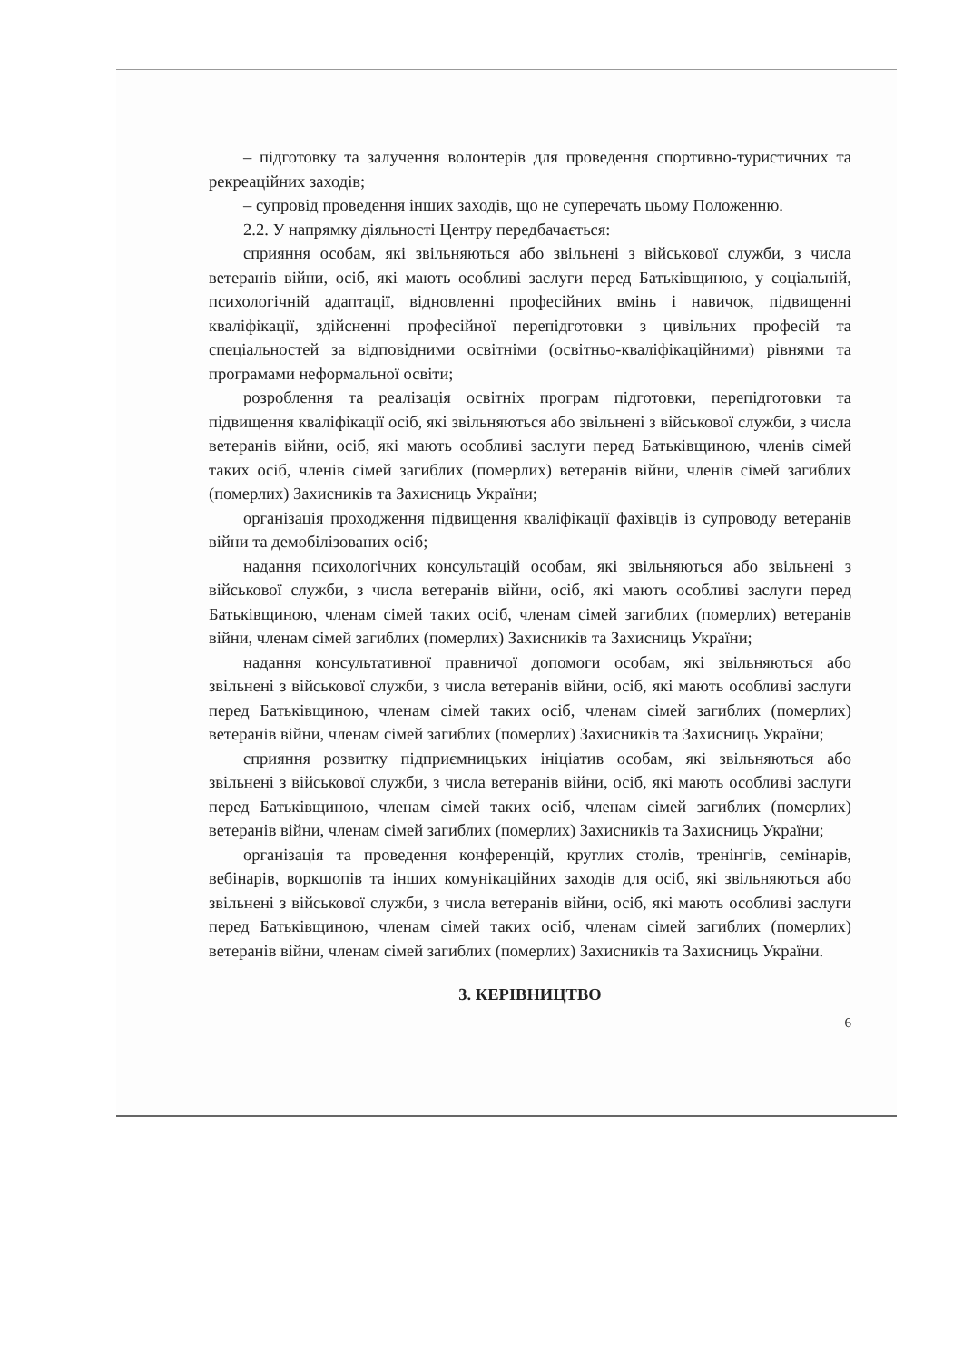– підготовку та залучення волонтерів для проведення спортивно-туристичних та рекреаційних заходів;
– супровід проведення інших заходів, що не суперечать цьому Положенню.
2.2. У напрямку діяльності Центру передбачається:
сприяння особам, які звільняються або звільнені з військової служби, з числа ветеранів війни, осіб, які мають особливі заслуги перед Батьківщиною, у соціальній, психологічній адаптації, відновленні професійних вмінь і навичок, підвищенні кваліфікації, здійсненні професійної перепідготовки з цивільних професій та спеціальностей за відповідними освітніми (освітньо-кваліфікаційними) рівнями та програмами неформальної освіти;
розроблення та реалізація освітніх програм підготовки, перепідготовки та підвищення кваліфікації осіб, які звільняються або звільнені з військової служби, з числа ветеранів війни, осіб, які мають особливі заслуги перед Батьківщиною, членів сімей таких осіб, членів сімей загиблих (померлих) ветеранів війни, членів сімей загиблих (померлих) Захисників та Захисниць України;
організація проходження підвищення кваліфікації фахівців із супроводу ветеранів війни та демобілізованих осіб;
надання психологічних консультацій особам, які звільняються або звільнені з військової служби, з числа ветеранів війни, осіб, які мають особливі заслуги перед Батьківщиною, членам сімей таких осіб, членам сімей загиблих (померлих) ветеранів війни, членам сімей загиблих (померлих) Захисників та Захисниць України;
надання консультативної правничої допомоги особам, які звільняються або звільнені з військової служби, з числа ветеранів війни, осіб, які мають особливі заслуги перед Батьківщиною, членам сімей таких осіб, членам сімей загиблих (померлих) ветеранів війни, членам сімей загиблих (померлих) Захисників та Захисниць України;
сприяння розвитку підприємницьких ініціатив особам, які звільняються або звільнені з військової служби, з числа ветеранів війни, осіб, які мають особливі заслуги перед Батьківщиною, членам сімей таких осіб, членам сімей загиблих (померлих) ветеранів війни, членам сімей загиблих (померлих) Захисників та Захисниць України;
організація та проведення конференцій, круглих столів, тренінгів, семінарів, вебінарів, воркшопів та інших комунікаційних заходів для осіб, які звільняються або звільнені з військової служби, з числа ветеранів війни, осіб, які мають особливі заслуги перед Батьківщиною, членам сімей таких осіб, членам сімей загиблих (померлих) ветеранів війни, членам сімей загиблих (померлих) Захисників та Захисниць України.
3. КЕРІВНИЦТВО
6